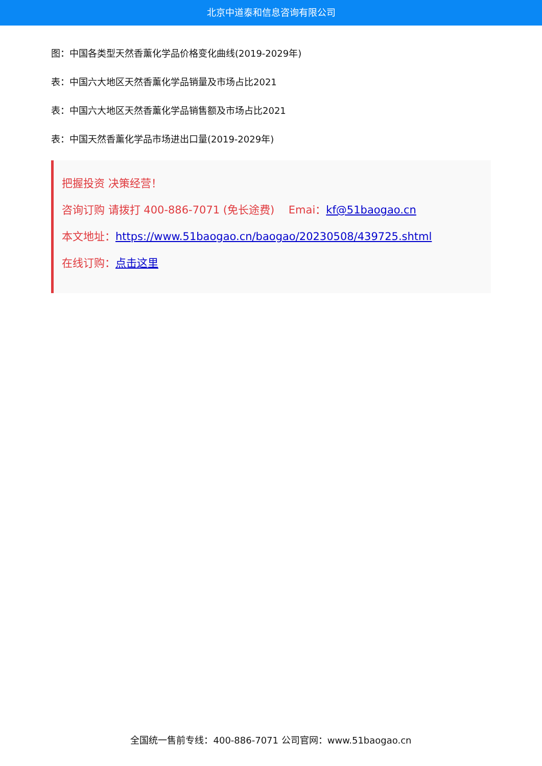北京中道泰和信息咨询有限公司
图：中国各类型天然香薰化学品价格变化曲线(2019-2029年)
表：中国六大地区天然香薰化学品销量及市场占比2021
表：中国六大地区天然香薰化学品销售额及市场占比2021
表：中国天然香薰化学品市场进出口量(2019-2029年)
把握投资 决策经营！
咨询订购 请拨打 400-886-7071 (免长途费)　 Emai：kf@51baogao.cn
本文地址：https://www.51baogao.cn/baogao/20230508/439725.shtml
在线订购：点击这里
全国统一售前专线：400-886-7071 公司官网：www.51baogao.cn